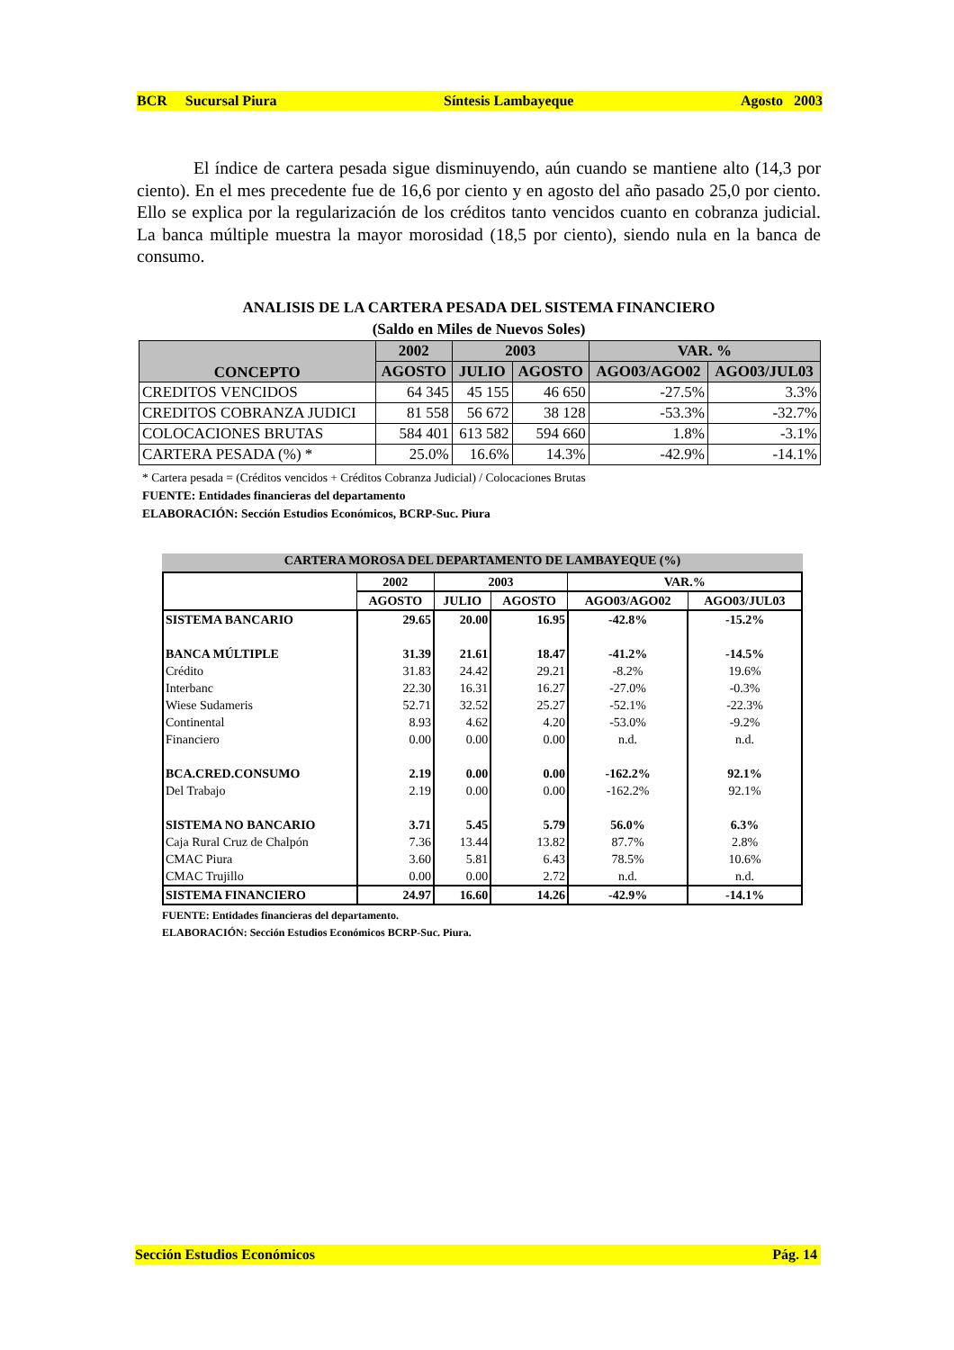BCR Sucursal Piura Síntesis Lambayeque Agosto 2003
El índice de cartera pesada sigue disminuyendo, aún cuando se mantiene alto (14,3 por ciento). En el mes precedente fue de 16,6 por ciento y en agosto del año pasado 25,0 por ciento. Ello se explica por la regularización de los créditos tanto vencidos cuanto en cobranza judicial. La banca múltiple muestra la mayor morosidad (18,5 por ciento), siendo nula en la banca de consumo.
ANALISIS DE LA CARTERA PESADA DEL SISTEMA FINANCIERO
(Saldo en Miles de Nuevos Soles)
| CONCEPTO | 2002 | 2003 | | VAR. % | |
| --- | --- | --- | --- | --- | --- |
| | AGOSTO | JULIO | AGOSTO | AGO03/AGO02 | AGO03/JUL03 |
| CREDITOS VENCIDOS | 64 345 | 45 155 | 46 650 | -27.5% | 3.3% |
| CREDITOS COBRANZA JUDICI | 81 558 | 56 672 | 38 128 | -53.3% | -32.7% |
| COLOCACIONES BRUTAS | 584 401 | 613 582 | 594 660 | 1.8% | -3.1% |
| CARTERA PESADA (%) * | 25.0% | 16.6% | 14.3% | -42.9% | -14.1% |
* Cartera pesada = (Créditos vencidos + Créditos Cobranza Judicial) / Colocaciones Brutas
FUENTE: Entidades financieras del departamento
ELABORACIÓN: Sección Estudios Económicos, BCRP-Suc. Piura
CARTERA MOROSA DEL DEPARTAMENTO DE LAMBAYEQUE (%)
| | 2002 | 2003 | | VAR.% | |
| --- | --- | --- | --- | --- | --- |
| | AGOSTO | JULIO | AGOSTO | AGO03/AGO02 | AGO03/JUL03 |
| SISTEMA BANCARIO | 29.65 | 20.00 | 16.95 | -42.8% | -15.2% |
| BANCA MÚLTIPLE | 31.39 | 21.61 | 18.47 | -41.2% | -14.5% |
| Crédito | 31.83 | 24.42 | 29.21 | -8.2% | 19.6% |
| Interbanc | 22.30 | 16.31 | 16.27 | -27.0% | -0.3% |
| Wiese Sudameris | 52.71 | 32.52 | 25.27 | -52.1% | -22.3% |
| Continental | 8.93 | 4.62 | 4.20 | -53.0% | -9.2% |
| Financiero | 0.00 | 0.00 | 0.00 | n.d. | n.d. |
| BCA.CRED.CONSUMO | 2.19 | 0.00 | 0.00 | -162.2% | 92.1% |
| Del Trabajo | 2.19 | 0.00 | 0.00 | -162.2% | 92.1% |
| SISTEMA NO BANCARIO | 3.71 | 5.45 | 5.79 | 56.0% | 6.3% |
| Caja Rural Cruz de Chalpón | 7.36 | 13.44 | 13.82 | 87.7% | 2.8% |
| CMAC Piura | 3.60 | 5.81 | 6.43 | 78.5% | 10.6% |
| CMAC Trujillo | 0.00 | 0.00 | 2.72 | n.d. | n.d. |
| SISTEMA FINANCIERO | 24.97 | 16.60 | 14.26 | -42.9% | -14.1% |
FUENTE: Entidades financieras del departamento.
ELABORACIÓN: Sección Estudios Económicos BCRP-Suc. Piura.
Sección Estudios Económicos Pág. 14